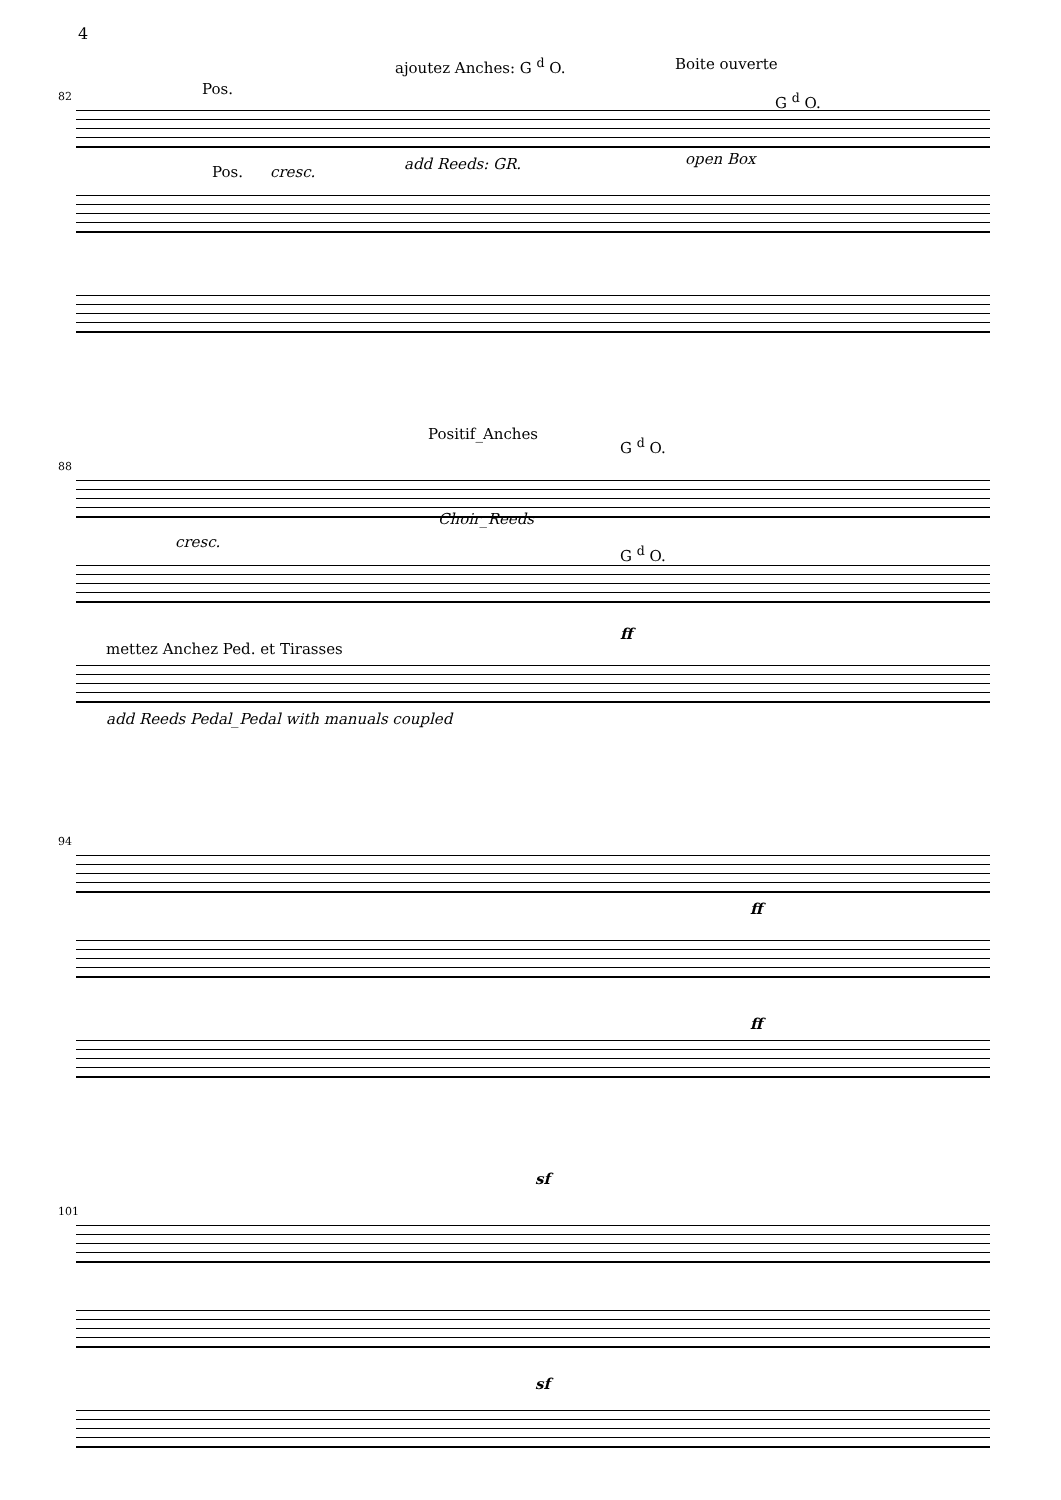4
ajoutez Anches: G <sup>d</sup> O. Boite ouverte
82 Pos.
G <sup>d</sup> O.
Pos. cresc. add Reeds: GR. open Box
Positif_Anches
88
G <sup>d</sup> O.
cresc.
Choir_Reeds
G <sup>d</sup> O.
ff
mettez Anchez Ped. et Tirasses
add Reeds Pedal_Pedal with manuals coupled
94
ff
ff
101
sf
sf